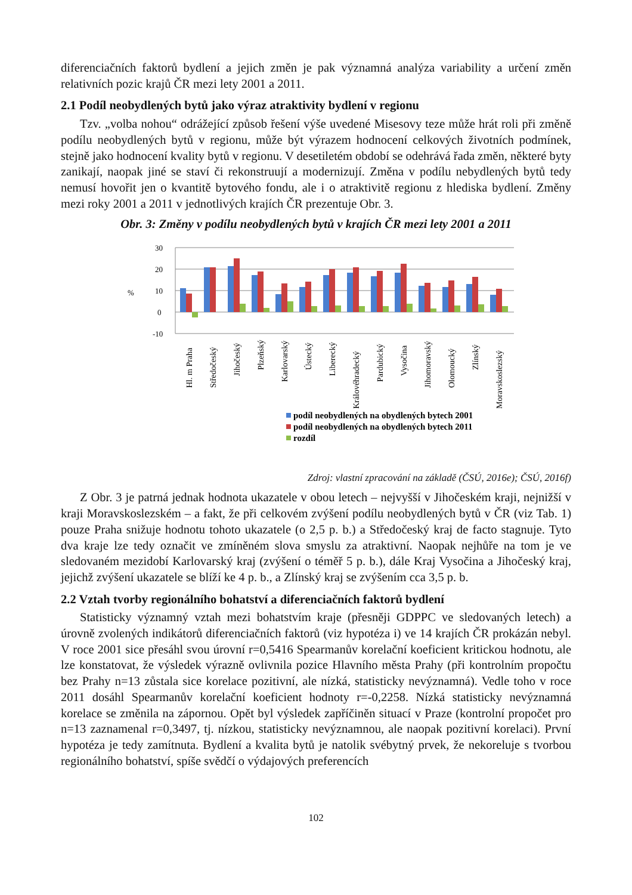diferenciačních faktorů bydlení a jejich změn je pak významná analýza variability a určení změn relativních pozic krajů ČR mezi lety 2001 a 2011.
2.1 Podíl neobydlených bytů jako výraz atraktivity bydlení v regionu
Tzv. „volba nohou“ odrážející způsob řešení výše uvedené Misesovy teze může hrát roli při změně podílu neobydlených bytů v regionu, může být výrazem hodnocení celkových životních podmínek, stejně jako hodnocení kvality bytů v regionu. V desetiletém období se odehrává řada změn, některé byty zanikají, naopak jiné se staví či rekonstruují a modernizují. Změna v podílu nebydlených bytů tedy nemusí hovořit jen o kvantitě bytového fondu, ale i o atraktivitě regionu z hlediska bydlení. Změny mezi roky 2001 a 2011 v jednotlivých krajích ČR prezentuje Obr. 3.
Obr. 3: Změny v podílu neobydlených bytů v krajích ČR mezi lety 2001 a 2011
30
20
10
0
-10
%
Hl. m Praha
Středočeský
Jihočeský
Plzeňský
Karlovarský
Ústecký
Liberecký
Královéhradecký
Pardubický
Vysočina
Jihomoravský
Olomoucký
Zlínský
Moravskoslezský
podíl neobydlených na obydlených bytech 2001
podíl neobydlených na obydlených bytech 2011
rozdíl
Zdroj: vlastní zpracování na základě (ČSÚ, 2016e); ČSÚ, 2016f)
Z Obr. 3 je patrná jednak hodnota ukazatele v obou letech – nejvyšší v Jihočeském kraji, nejnižší v kraji Moravskoslezském – a fakt, že při celkovém zvýšení podílu neobydlených bytů v ČR (viz Tab. 1) pouze Praha snižuje hodnotu tohoto ukazatele (o 2,5 p. b.) a Středočeský kraj de facto stagnuje. Tyto dva kraje lze tedy označit ve zmíněném slova smyslu za atraktivní. Naopak nejhůře na tom je ve sledovaném mezidobí Karlovarský kraj (zvýšení o téměř 5 p. b.), dále Kraj Vysočina a Jihočeský kraj, jejichž zvýšení ukazatele se blíží ke 4 p. b., a Zlínský kraj se zvýšením cca 3,5 p. b.
2.2 Vztah tvorby regionálního bohatství a diferenciačních faktorů bydlení
Statisticky významný vztah mezi bohatstvím kraje (přesněji GDPPC ve sledovaných letech) a úrovně zvolených indikátorů diferenciačních faktorů (viz hypotéza i) ve 14 krajích ČR prokázán nebyl. V roce 2001 sice přesáhl svou úrovní r=0,5416 Spearmanův korelační koeficient kritickou hodnotu, ale lze konstatovat, že výsledek výrazně ovlivnila pozice Hlavního města Prahy (při kontrolním propočtu bez Prahy n=13 zůstala sice korelace pozitivní, ale nízká, statisticky nevýznamná). Vedle toho v roce 2011 dosáhl Spearmanův korelační koeficient hodnoty r=-0,2258. Nízká statisticky nevýznamná korelace se změnila na zápornou. Opět byl výsledek zapříčiněn situací v Praze (kontrolní propočet pro n=13 zaznamenal r=0,3497, tj. nízkou, statisticky nevýznamnou, ale naopak pozitivní korelaci). První hypotéza je tedy zamítnuta. Bydlení a kvalita bytů je natolik svébytný prvek, že nekoreluje s tvorbou regionálního bohatství, spíše svědčí o výdajových preferencích
102